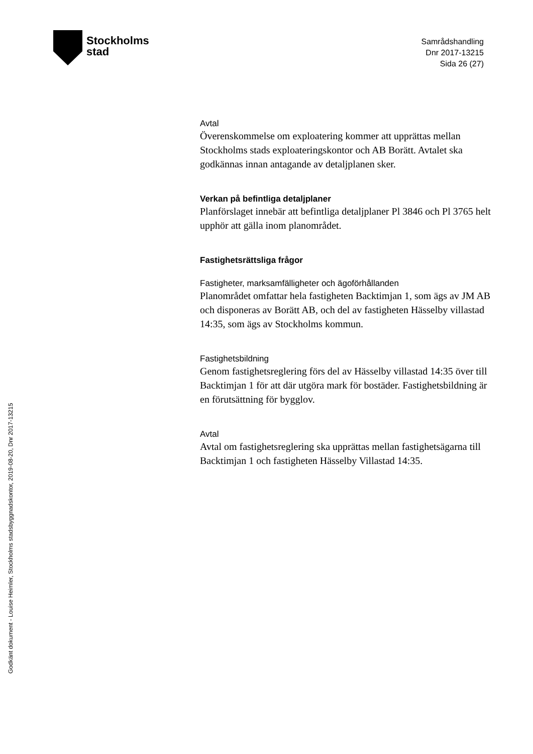Stockholms
stad
Samrådshandling
Dnr 2017-13215
Sida 26 (27)
Avtal
Överenskommelse om exploatering kommer att upprättas mellan Stockholms stads exploateringskontor och AB Borätt. Avtalet ska godkännas innan antagande av detaljplanen sker.
Verkan på befintliga detaljplaner
Planförslaget innebär att befintliga detaljplaner Pl 3846 och Pl 3765 helt upphör att gälla inom planområdet.
Fastighetsrättsliga frågor
Fastigheter, marksamfälligheter och ägoförhållanden
Planområdet omfattar hela fastigheten Backtimjan 1, som ägs av JM AB och disponeras av Borätt AB, och del av fastigheten Hässelby villastad 14:35, som ägs av Stockholms kommun.
Fastighetsbildning
Genom fastighetsreglering förs del av Hässelby villastad 14:35 över till Backtimjan 1 för att där utgöra mark för bostäder. Fastighetsbildning är en förutsättning för bygglov.
Avtal
Avtal om fastighetsreglering ska upprättas mellan fastighetsägarna till Backtimjan 1 och fastigheten Hässelby Villastad 14:35.
Godkänt dokument - Louise Heimler, Stockholms stadsbyggnadskontor, 2019-08-20, Dnr 2017-13215